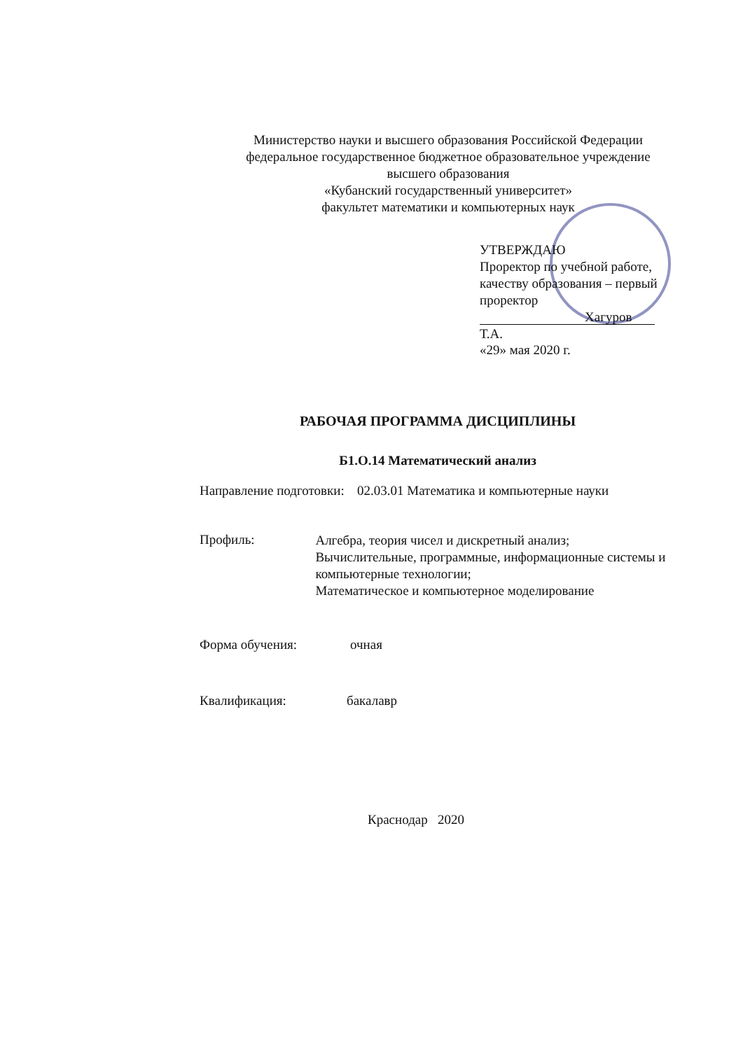Министерство науки и высшего образования Российской Федерации
федеральное государственное бюджетное образовательное учреждение
высшего образования
«Кубанский государственный университет»
факультет математики и компьютерных наук
УТВЕРЖДАЮ
Проректор по учебной работе, качеству образования – первый проректор
Хагуров Т.А.
«29» мая 2020 г.
РАБОЧАЯ ПРОГРАММА ДИСЦИПЛИНЫ
Б1.О.14 Математический анализ
Направление подготовки:
02.03.01 Математика и компьютерные науки
Профиль:
Алгебра, теория чисел и дискретный анализ;
Вычислительные, программные, информационные системы и компьютерные технологии;
Математическое и компьютерное моделирование
Форма обучения: очная
Квалификация: бакалавр
Краснодар 2020